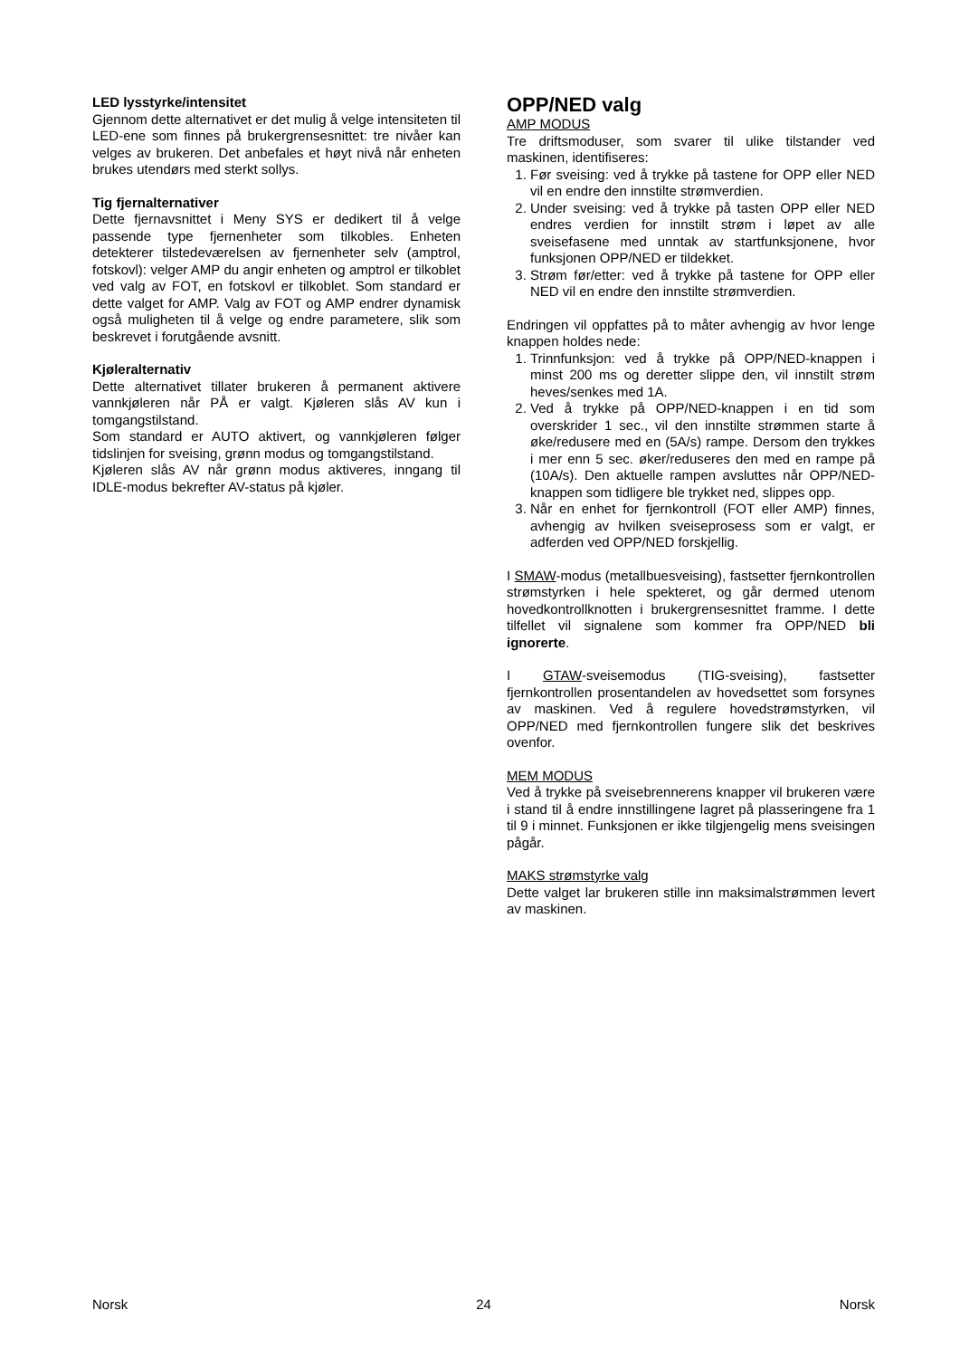LED lysstyrke/intensitet
Gjennom dette alternativet er det mulig å velge intensiteten til LED-ene som finnes på brukergrensesnittet: tre nivåer kan velges av brukeren. Det anbefales et høyt nivå når enheten brukes utendørs med sterkt sollys.
Tig fjernalternativer
Dette fjernavsnittet i Meny SYS er dedikert til å velge passende type fjernenheter som tilkobles. Enheten detekterer tilstedeværelsen av fjernenheter selv (amptrol, fotskovl): velger AMP du angir enheten og amptrol er tilkoblet ved valg av FOT, en fotskovl er tilkoblet. Som standard er dette valget for AMP. Valg av FOT og AMP endrer dynamisk også muligheten til å velge og endre parametere, slik som beskrevet i forutgående avsnitt.
Kjøleralternativ
Dette alternativet tillater brukeren å permanent aktivere vannkjøleren når PÅ er valgt. Kjøleren slås AV kun i tomgangstilstand.
Som standard er AUTO aktivert, og vannkjøleren følger tidslinjen for sveising, grønn modus og tomgangstilstand.
Kjøleren slås AV når grønn modus aktiveres, inngang til IDLE-modus bekrefter AV-status på kjøler.
OPP/NED valg
AMP MODUS
Tre driftsmoduser, som svarer til ulike tilstander ved maskinen, identifiseres:
1. Før sveising: ved å trykke på tastene for OPP eller NED vil en endre den innstilte strømverdien.
2. Under sveising: ved å trykke på tasten OPP eller NED endres verdien for innstilt strøm i løpet av alle sveisefasene med unntak av startfunksjonene, hvor funksjonen OPP/NED er tildekket.
3. Strøm før/etter: ved å trykke på tastene for OPP eller NED vil en endre den innstilte strømverdien.
Endringen vil oppfattes på to måter avhengig av hvor lenge knappen holdes nede:
1. Trinnfunksjon: ved å trykke på OPP/NED-knappen i minst 200 ms og deretter slippe den, vil innstilt strøm heves/senkes med 1A.
2. Ved å trykke på OPP/NED-knappen i en tid som overskrider 1 sec., vil den innstilte strømmen starte å øke/redusere med en (5A/s) rampe. Dersom den trykkes i mer enn 5 sec. øker/reduseres den med en rampe på (10A/s). Den aktuelle rampen avsluttes når OPP/NED-knappen som tidligere ble trykket ned, slippes opp.
3. Når en enhet for fjernkontroll (FOT eller AMP) finnes, avhengig av hvilken sveiseprosess som er valgt, er adferden ved OPP/NED forskjellig.
I SMAW-modus (metallbuesveising), fastsetter fjernkontrollen strømstyrken i hele spekteret, og går dermed utenom hovedkontrollknotten i brukergrensesnittet framme. I dette tilfellet vil signalene som kommer fra OPP/NED bli ignorerte.
I GTAW-sveisemodus (TIG-sveising), fastsetter fjernkontrollen prosentandelen av hovedsettet som forsynes av maskinen. Ved å regulere hovedstrømstyrken, vil OPP/NED med fjernkontrollen fungere slik det beskrives ovenfor.
MEM MODUS
Ved å trykke på sveisebrennerens knapper vil brukeren være i stand til å endre innstillingene lagret på plasseringene fra 1 til 9 i minnet. Funksjonen er ikke tilgjengelig mens sveisingen pågår.
MAKS strømstyrke valg
Dette valget lar brukeren stille inn maksimalstrømmen levert av maskinen.
Norsk 24 Norsk